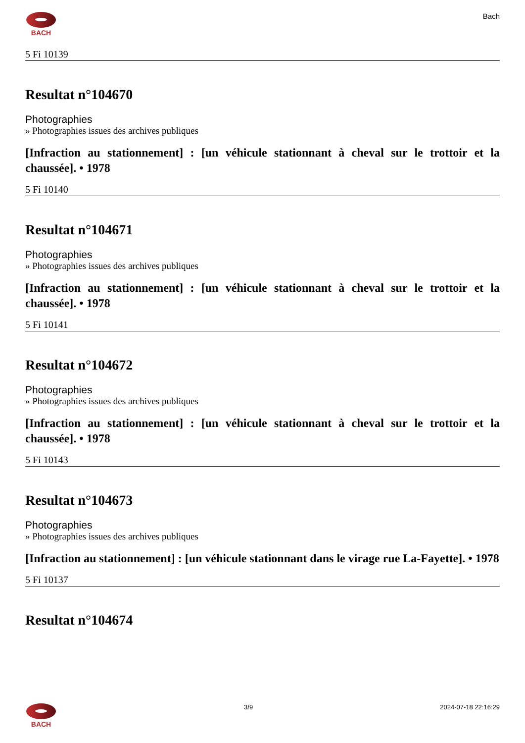BACH Bach
5 Fi 10139
Resultat n°104670
Photographies
» Photographies issues des archives publiques
[Infraction au stationnement] : [un véhicule stationnant à cheval sur le trottoir et la chaussée]. • 1978
5 Fi 10140
Resultat n°104671
Photographies
» Photographies issues des archives publiques
[Infraction au stationnement] : [un véhicule stationnant à cheval sur le trottoir et la chaussée]. • 1978
5 Fi 10141
Resultat n°104672
Photographies
» Photographies issues des archives publiques
[Infraction au stationnement] : [un véhicule stationnant à cheval sur le trottoir et la chaussée]. • 1978
5 Fi 10143
Resultat n°104673
Photographies
» Photographies issues des archives publiques
[Infraction au stationnement] : [un véhicule stationnant dans le virage rue La-Fayette]. • 1978
5 Fi 10137
Resultat n°104674
BACH 3/9 2024-07-18 22:16:29